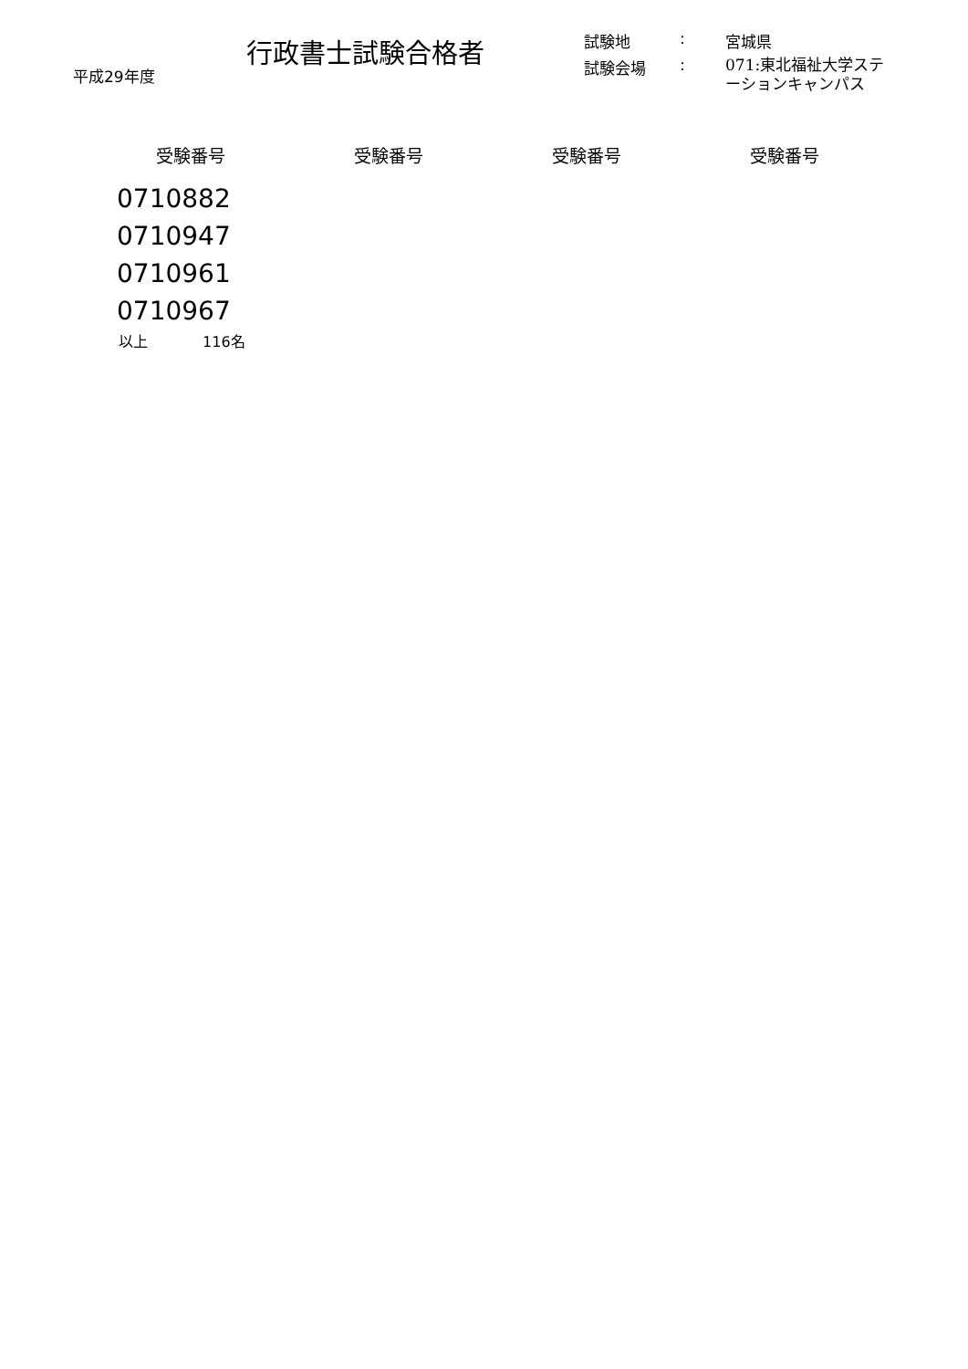平成29年度
行政書士試験合格者
| 試験地 | : | 宮城県 |
| 試験会場 | : | 071:東北福祉大学ステーションキャンパス |
| 受験番号 | 受験番号 | 受験番号 | 受験番号 |
| --- | --- | --- | --- |
| 0710882 | | | |
| 0710947 | | | |
| 0710961 | | | |
| 0710967 | | | |
以上 116名